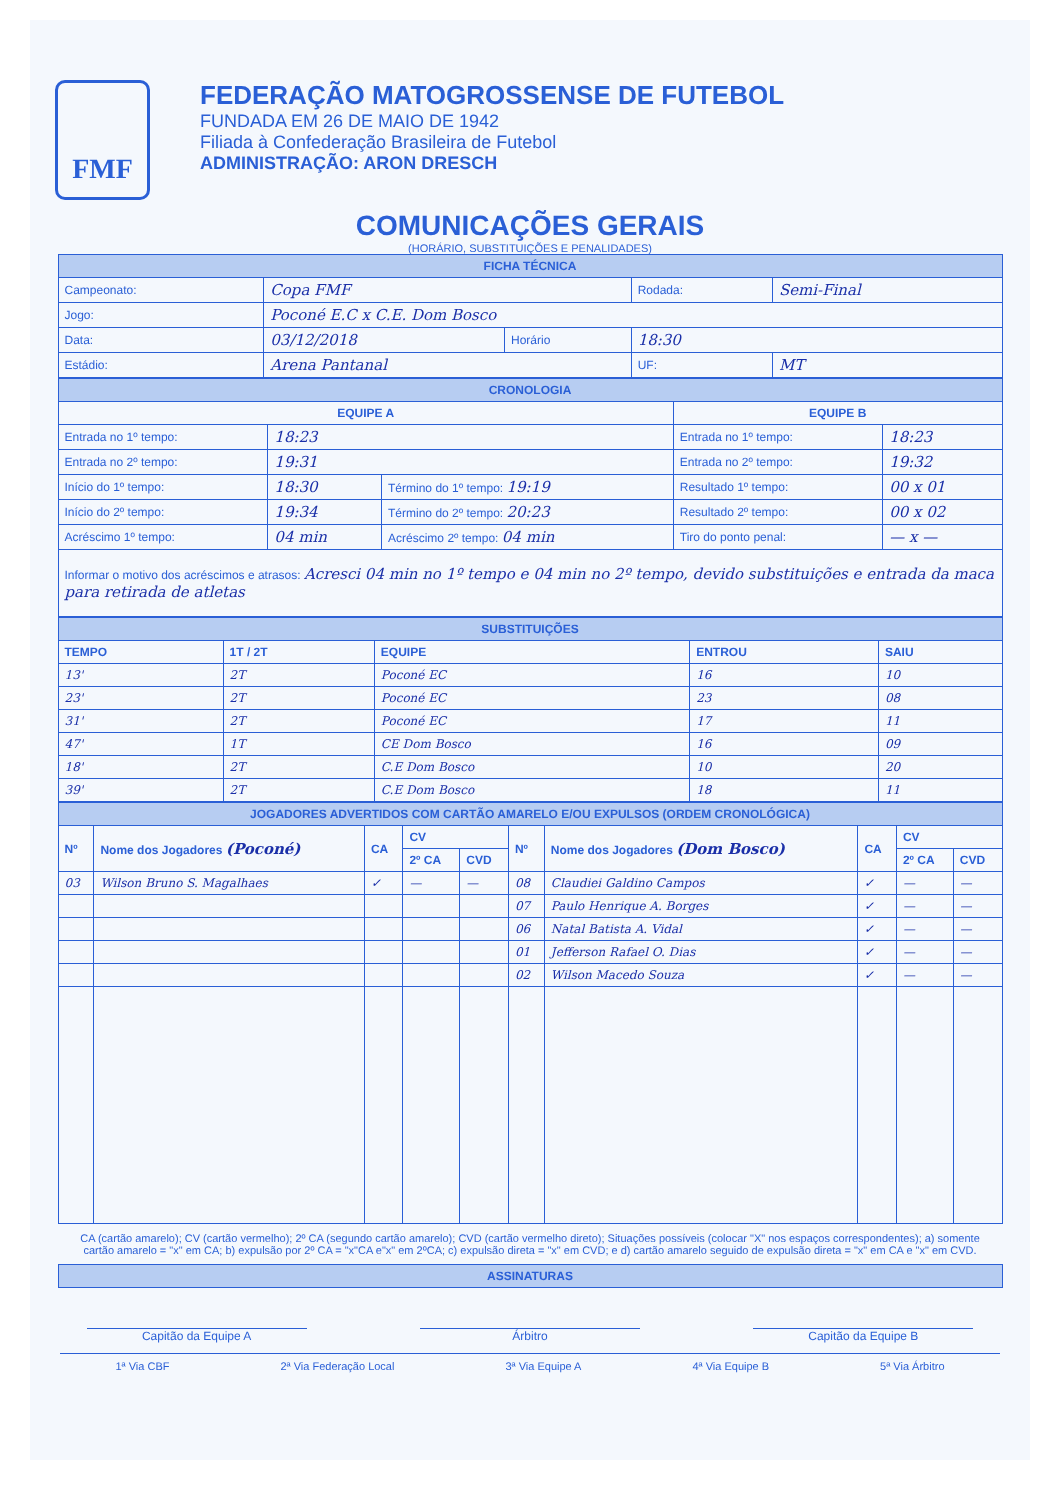FMF
FEDERAÇÃO MATOGROSSENSE DE FUTEBOL
FUNDADA EM 26 DE MAIO DE 1942
Filiada à Confederação Brasileira de Futebol
ADMINISTRAÇÃO: ARON DRESCH
COMUNICAÇÕES GERAIS
(HORÁRIO, SUBSTITUIÇÕES E PENALIDADES)
| FICHA TÉCNICA | | | | | |
| --- | --- | --- | --- | --- | --- |
| Campeonato: | Copa FMF | | | Rodada: | Semi-Final |
| Jogo: | Poconé E.C x C.E. Dom Bosco | | | | |
| Data: | 03/12/2018 | Horário | 18:30 | | |
| Estádio: | Arena Pantanal | | | UF: | MT |
| CRONOLOGIA | | | | |
| --- | --- | --- | --- | --- |
| EQUIPE A | | | EQUIPE B | |
| Entrada no 1º tempo: | 18:23 | | Entrada no 1º tempo: | 18:23 |
| Entrada no 2º tempo: | 19:31 | | Entrada no 2º tempo: | 19:32 |
| Início do 1º tempo: | 18:30 | Término do 1º tempo: 19:19 | Resultado 1º tempo: | 00 x 01 |
| Início do 2º tempo: | 19:34 | Término do 2º tempo: 20:23 | Resultado 2º tempo: | 00 x 02 |
| Acréscimo 1º tempo: | 04 min | Acréscimo 2º tempo: 04 min | Tiro do ponto penal: | — x — |
| Informar o motivo dos acréscimos e atrasos: Acresci 04 min no 1º tempo e 04 min no 2º tempo, devido substituições e entrada da maca para retirada de atletas | | | | |
| SUBSTITUIÇÕES | | | | |
| --- | --- | --- | --- | --- |
| TEMPO | 1T / 2T | EQUIPE | ENTROU | SAIU |
| 13' | 2T | Poconé EC | 16 | 10 |
| 23' | 2T | Poconé EC | 23 | 08 |
| 31' | 2T | Poconé EC | 17 | 11 |
| 47' | 1T | CE Dom Bosco | 16 | 09 |
| 18' | 2T | C.E Dom Bosco | 10 | 20 |
| 39' | 2T | C.E Dom Bosco | 18 | 11 |
| JOGADORES ADVERTIDOS COM CARTÃO AMARELO E/OU EXPULSOS (ORDEM CRONOLÓGICA) | | | | | | | | | |
| --- | --- | --- | --- | --- | --- | --- | --- | --- | --- |
| Nº | Nome dos Jogadores (Poconé) | CA | CV | | Nº | Nome dos Jogadores (Dom Bosco) | CA | CV | |
| | | | 2º CA | CVD | | | | 2º CA | CVD |
| 03 | Wilson Bruno S. Magalhaes | ✓ | — | — | 08 | Claudiei Galdino Campos | ✓ | — | — |
| | | | | | 07 | Paulo Henrique A. Borges | ✓ | — | — |
| | | | | | 06 | Natal Batista A. Vidal | ✓ | — | — |
| | | | | | 01 | Jefferson Rafael O. Dias | ✓ | — | — |
| | | | | | 02 | Wilson Macedo Souza | ✓ | — | — |
CA (cartão amarelo); CV (cartão vermelho); 2º CA (segundo cartão amarelo); CVD (cartão vermelho direto); Situações possíveis (colocar "X" nos espaços correspondentes); a) somente cartão amarelo = "x" em CA; b) expulsão por 2º CA = "x"CA e"x" em 2ºCA; c) expulsão direta = "x" em CVD; e d) cartão amarelo seguido de expulsão direta = "x" em CA e "x" em CVD.
| ASSINATURAS |
| --- |
Capitão da Equipe A Árbitro Capitão da Equipe B
1ª Via CBF 2ª Via Federação Local 3ª Via Equipe A 4ª Via Equipe B 5ª Via Árbitro